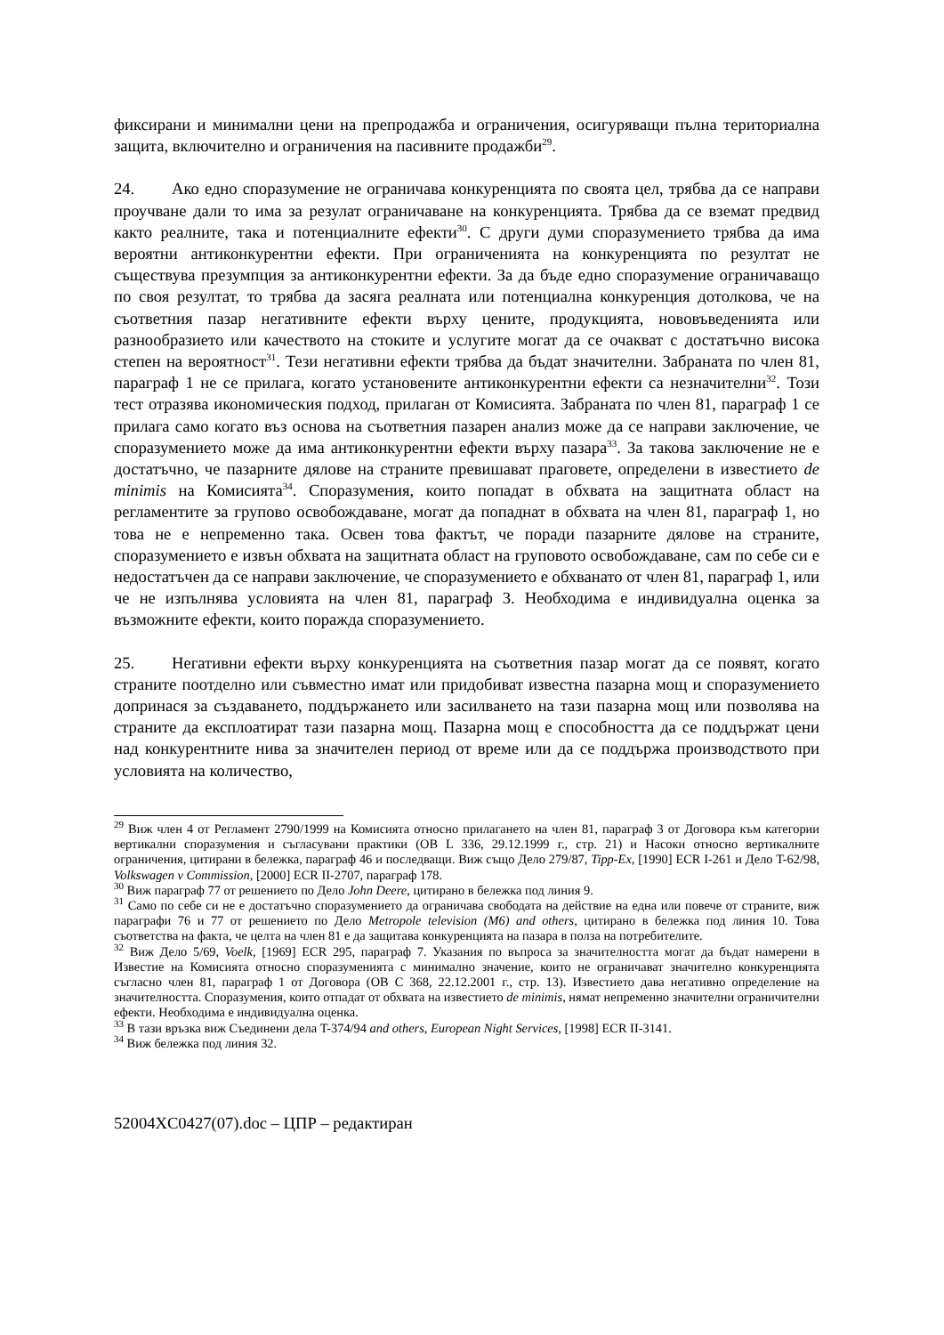фиксирани и минимални цени на препродажба и ограничения, осигуряващи пълна териториална защита, включително и ограничения на пасивните продажби<sup>29</sup>.
24. Ако едно споразумение не ограничава конкуренцията по своята цел, трябва да се направи проучване дали то има за резулат ограничаване на конкуренцията. Трябва да се вземат предвид както реалните, така и потенциалните ефекти<sup>30</sup>. С други думи споразумението трябва да има вероятни антиконкурентни ефекти. При ограниченията на конкуренцията по резултат не съществува презумпция за антиконкурентни ефекти. За да бъде едно споразумение ограничаващо по своя резултат, то трябва да засяга реалната или потенциална конкуренция дотолкова, че на съответния пазар негативните ефекти върху цените, продукцията, нововъведенията или разнообразието или качеството на стоките и услугите могат да се очакват с достатъчно висока степен на вероятност<sup>31</sup>. Тези негативни ефекти трябва да бъдат значителни. Забраната по член 81, параграф 1 не се прилага, когато установените антиконкурентни ефекти са незначителни<sup>32</sup>. Този тест отразява икономическия подход, прилаган от Комисията. Забраната по член 81, параграф 1 се прилага само когато въз основа на съответния пазарен анализ може да се направи заключение, че споразумението може да има антиконкурентни ефекти върху пазара<sup>33</sup>. За такова заключение не е достатъчно, че пазарните дялове на страните превишават праговете, определени в известието de minimis на Комисията<sup>34</sup>. Споразумения, които попадат в обхвата на защитната област на регламентите за групово освобождаване, могат да попаднат в обхвата на член 81, параграф 1, но това не е непременно така. Освен това фактът, че поради пазарните дялове на страните, споразумението е извън обхвата на защитната област на груповото освобождаване, сам по себе си е недостатъчен да се направи заключение, че споразумението е обхванато от член 81, параграф 1, или че не изпълнява условията на член 81, параграф 3. Необходима е индивидуална оценка за възможните ефекти, които поражда споразумението.
25. Негативни ефекти върху конкуренцията на съответния пазар могат да се появят, когато страните поотделно или съвместно имат или придобиват известна пазарна мощ и споразумението допринася за създаването, поддържането или засилването на тази пазарна мощ или позволява на страните да експлоатират тази пазарна мощ. Пазарна мощ е способността да се поддържат цени над конкурентните нива за значителен период от време или да се поддържа производството при условията на количество,
<sup>29</sup> Виж член 4 от Регламент 2790/1999 на Комисията относно прилагането на член 81, параграф 3 от Договора към категории вертикални споразумения и съгласувани практики (ОВ L 336, 29.12.1999 г., стр. 21) и Насоки относно вертикалните ограничения, цитирани в бележка, параграф 46 и последващи. Виж също Дело 279/87, Tipp-Ex, [1990] ECR I-261 и Дело T-62/98, Volkswagen v Commission, [2000] ECR II-2707, параграф 178.
<sup>30</sup> Виж параграф 77 от решението по Дело John Deere, цитирано в бележка под линия 9.
<sup>31</sup> Само по себе си не е достатъчно споразумението да ограничава свободата на действие на една или повече от страните, виж параграфи 76 и 77 от решението по Дело Metropole television (M6) and others, цитирано в бележка под линия 10. Това съответства на факта, че целта на член 81 е да защитава конкуренцията на пазара в полза на потребителите.
<sup>32</sup> Виж Дело 5/69, Voelk, [1969] ECR 295, параграф 7. Указания по въпроса за значителността могат да бъдат намерени в Известие на Комисията относно споразуменията с минимално значение, които не ограничават значително конкуренцията съгласно член 81, параграф 1 от Договора (ОВ С 368, 22.12.2001 г., стр. 13). Известието дава негативно определение на значителността. Споразумения, които отпадат от обхвата на известието de minimis, нямат непременно значителни ограничителни ефекти. Необходима е индивидуална оценка.
<sup>33</sup> В тази връзка виж Съединени дела T-374/94 and others, European Night Services, [1998] ECR II-3141.
<sup>34</sup> Виж бележка под линия 32.
52004XC0427(07).doc – ЦПР – редактиран